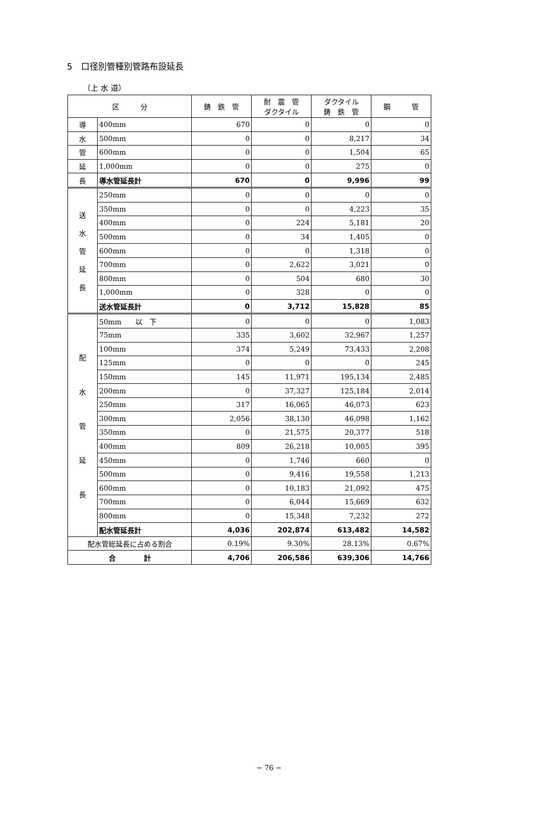5　口径別管種別管路布設延長
（上 水 道）
| 区 分 | | 鋳 鉄 管 | 耐 震 管 ダクタイル | ダクタイル 鋳 鉄 管 | 鋼 管 |
| --- | --- | --- | --- | --- | --- |
| 導 | 400mm | 670 | 0 | 0 | 0 |
| 水 | 500mm | 0 | 0 | 8,217 | 34 |
| 管 | 600mm | 0 | 0 | 1,504 | 65 |
| 延 | 1,000mm | 0 | 0 | 275 | 0 |
| 長 | 導水管延長計 | 670 | 0 | 9,996 | 99 |
| 送 水 管 延 長 | 250mm | 0 | 0 | 0 | 0 |
| | 350mm | 0 | 0 | 4,223 | 35 |
| | 400mm | 0 | 224 | 5,181 | 20 |
| | 500mm | 0 | 34 | 1,405 | 0 |
| | 600mm | 0 | 0 | 1,318 | 0 |
| | 700mm | 0 | 2,622 | 3,021 | 0 |
| | 800mm | 0 | 504 | 680 | 30 |
| | 1,000mm | 0 | 328 | 0 | 0 |
| | 送水管延長計 | 0 | 3,712 | 15,828 | 85 |
| 配 水 管 延 長 | 50mm 以 下 | 0 | 0 | 0 | 1,083 |
| | 75mm | 335 | 3,602 | 32,967 | 1,257 |
| | 100mm | 374 | 5,249 | 73,433 | 2,208 |
| | 125mm | 0 | 0 | 0 | 245 |
| | 150mm | 145 | 11,971 | 195,134 | 2,485 |
| | 200mm | 0 | 37,327 | 125,184 | 2,014 |
| | 250mm | 317 | 16,065 | 46,073 | 623 |
| | 300mm | 2,056 | 38,130 | 46,098 | 1,162 |
| | 350mm | 0 | 21,575 | 20,377 | 518 |
| | 400mm | 809 | 26,218 | 10,005 | 395 |
| | 450mm | 0 | 1,746 | 660 | 0 |
| | 500mm | 0 | 9,416 | 19,558 | 1,213 |
| | 600mm | 0 | 10,183 | 21,092 | 475 |
| | 700mm | 0 | 6,044 | 15,669 | 632 |
| | 800mm | 0 | 15,348 | 7,232 | 272 |
| | 配水管延長計 | 4,036 | 202,874 | 613,482 | 14,582 |
| 配水管総延長に占める割合 | | 0.19% | 9.30% | 28.13% | 0.67% |
| 合 計 | | 4,706 | 206,586 | 639,306 | 14,766 |
− 76 −